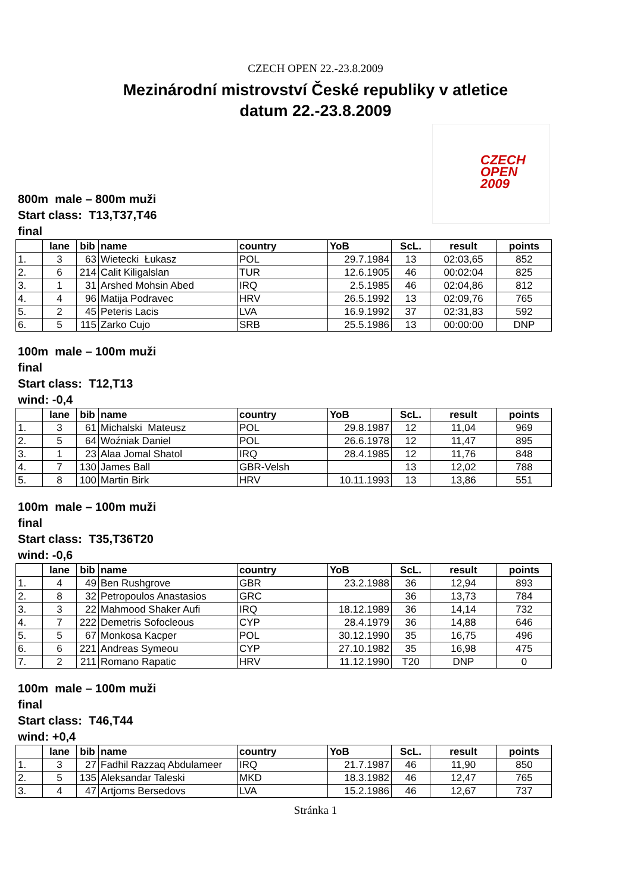CZECH OPEN 22.-23.8.2009
Mezinárodní mistrovství České republiky v atletice
datum 22.-23.8.2009
CZECH
OPEN
2009
800m male – 800m muži
Start class: T13,T37,T46
final
| | lane | bib | name | country | YoB | ScL. | result | points |
| --- | --- | --- | --- | --- | --- | --- | --- | --- |
| 1. | 3 | 63 | Wietecki Łukasz | POL | 29.7.1984 | 13 | 02:03,65 | 852 |
| 2. | 6 | 214 | Calit Kiligalslan | TUR | 12.6.1905 | 46 | 00:02:04 | 825 |
| 3. | 1 | 31 | Arshed Mohsin Abed | IRQ | 2.5.1985 | 46 | 02:04,86 | 812 |
| 4. | 4 | 96 | Matija Podravec | HRV | 26.5.1992 | 13 | 02:09,76 | 765 |
| 5. | 2 | 45 | Peteris Lacis | LVA | 16.9.1992 | 37 | 02:31,83 | 592 |
| 6. | 5 | 115 | Zarko Cujo | SRB | 25.5.1986 | 13 | 00:00:00 | DNP |
100m male – 100m muži
final
Start class: T12,T13
wind: -0,4
| | lane | bib | name | country | YoB | ScL. | result | points |
| --- | --- | --- | --- | --- | --- | --- | --- | --- |
| 1. | 3 | 61 | Michalski Mateusz | POL | 29.8.1987 | 12 | 11,04 | 969 |
| 2. | 5 | 64 | Woźniak Daniel | POL | 26.6.1978 | 12 | 11,47 | 895 |
| 3. | 1 | 23 | Alaa Jomal Shatol | IRQ | 28.4.1985 | 12 | 11,76 | 848 |
| 4. | 7 | 130 | James Ball | GBR-Velsh | | 13 | 12,02 | 788 |
| 5. | 8 | 100 | Martin Birk | HRV | 10.11.1993 | 13 | 13,86 | 551 |
100m male – 100m muži
final
Start class: T35,T36T20
wind: -0,6
| | lane | bib | name | country | YoB | ScL. | result | points |
| --- | --- | --- | --- | --- | --- | --- | --- | --- |
| 1. | 4 | 49 | Ben Rushgrove | GBR | 23.2.1988 | 36 | 12,94 | 893 |
| 2. | 8 | 32 | Petropoulos Anastasios | GRC | | 36 | 13,73 | 784 |
| 3. | 3 | 22 | Mahmood Shaker Aufi | IRQ | 18.12.1989 | 36 | 14,14 | 732 |
| 4. | 7 | 222 | Demetris Sofocleous | CYP | 28.4.1979 | 36 | 14,88 | 646 |
| 5. | 5 | 67 | Monkosa Kacper | POL | 30.12.1990 | 35 | 16,75 | 496 |
| 6. | 6 | 221 | Andreas Symeou | CYP | 27.10.1982 | 35 | 16,98 | 475 |
| 7. | 2 | 211 | Romano Rapatic | HRV | 11.12.1990 | T20 | DNP | 0 |
100m male – 100m muži
final
Start class: T46,T44
wind: +0,4
| | lane | bib | name | country | YoB | ScL. | result | points |
| --- | --- | --- | --- | --- | --- | --- | --- | --- |
| 1. | 3 | 27 | Fadhil Razzaq Abdulameer | IRQ | 21.7.1987 | 46 | 11,90 | 850 |
| 2. | 5 | 135 | Aleksandar Taleski | MKD | 18.3.1982 | 46 | 12,47 | 765 |
| 3. | 4 | 47 | Artjoms Bersedovs | LVA | 15.2.1986 | 46 | 12,67 | 737 |
Stránka 1